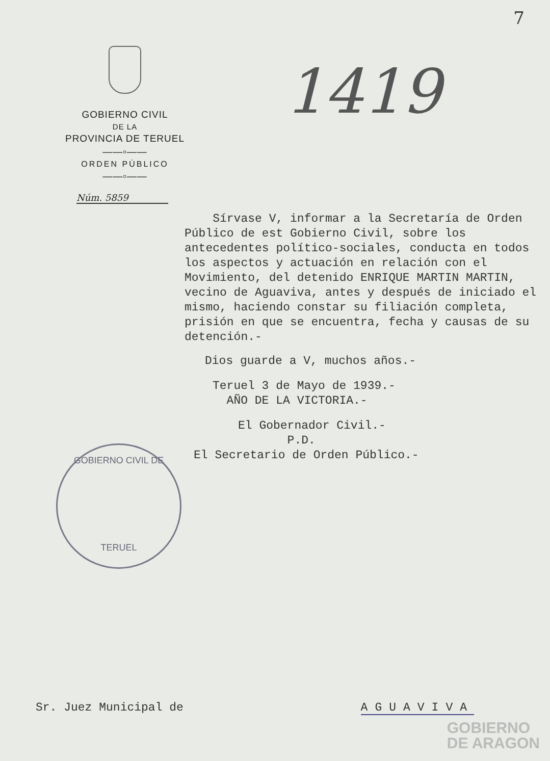7
GOBIERNO CIVIL
DE LA
PROVINCIA DE TERUEL
——▫——
ORDEN PÚBLICO
——▫——
Núm. 5859
1419
Sírvase V, informar a la Secretaría de Orden Público de est Gobierno Civil, sobre los antecedentes político-sociales, conducta en todos los aspectos y actuación en relación con el Movimiento, del detenido ENRIQUE MARTIN MARTIN, vecino de Aguaviva, antes y después de iniciado el mismo, haciendo constar su filiación completa, prisión en que se encuentra, fecha y causas de su detención.-
Dios guarde a V, muchos años.-
Teruel 3 de Mayo de 1939.-
AÑO DE LA VICTORIA.-
El Gobernador Civil.-
P.D.
El Secretario de Orden Público.-
GOBIERNO CIVIL DE
TERUEL
Sr. Juez Municipal de AGUAVIVA
GOBIERNO
DE ARAGON